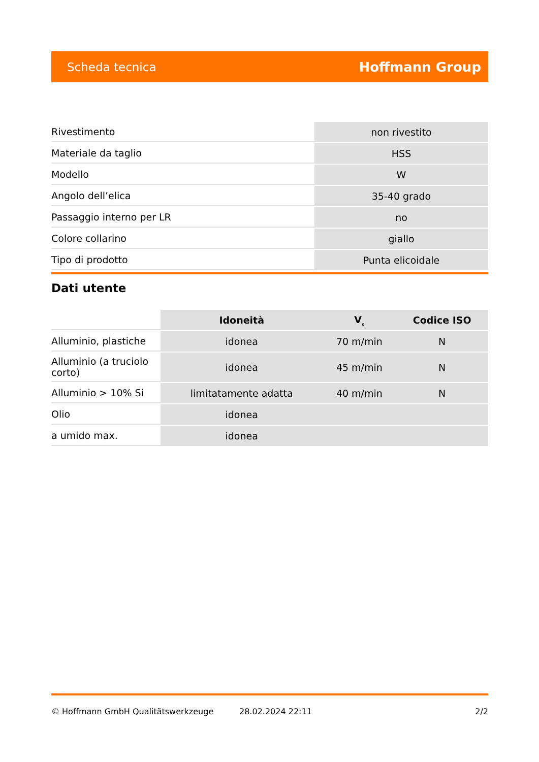Scheda tecnica Hoffmann Group
| Rivestimento | non rivestito |
| Materiale da taglio | HSS |
| Modello | W |
| Angolo dell’elica | 35-40 grado |
| Passaggio interno per LR | no |
| Colore collarino | giallo |
| Tipo di prodotto | Punta elicoidale |
Dati utente
| | Idoneità | V<sub>c</sub> | Codice ISO |
| --- | --- | --- | --- |
| Alluminio, plastiche | idonea | 70 m/min | N |
| Alluminio (a truciolo corto) | idonea | 45 m/min | N |
| Alluminio > 10% Si | limitatamente adatta | 40 m/min | N |
| Olio | idonea | | |
| a umido max. | idonea | | |
© Hoffmann GmbH Qualitätswerkzeuge 28.02.2024 22:11 2/2